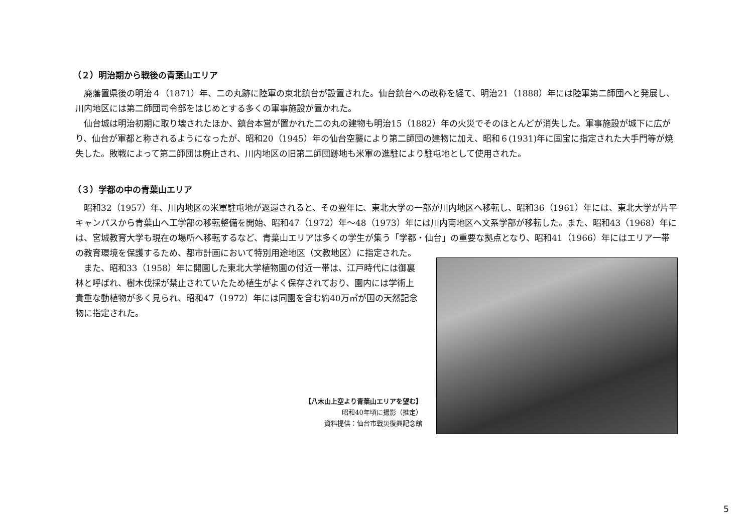（２）明治期から戦後の青葉山エリア
廃藩置県後の明治４（1871）年、二の丸跡に陸軍の東北鎮台が設置された。仙台鎮台への改称を経て、明治21（1888）年には陸軍第二師団へと発展し、川内地区には第二師団司令部をはじめとする多くの軍事施設が置かれた。
仙台城は明治初期に取り壊されたほか、鎮台本営が置かれた二の丸の建物も明治15（1882）年の火災でそのほとんどが消失した。軍事施設が城下に広がり、仙台が軍都と称されるようになったが、昭和20（1945）年の仙台空襲により第二師団の建物に加え、昭和６(1931)年に国宝に指定された大手門等が焼失した。敗戦によって第二師団は廃止され、川内地区の旧第二師団跡地も米軍の進駐により駐屯地として使用された。
（３）学都の中の青葉山エリア
昭和32（1957）年、川内地区の米軍駐屯地が返還されると、その翌年に、東北大学の一部が川内地区へ移転し、昭和36（1961）年には、東北大学が片平キャンパスから青葉山へ工学部の移転整備を開始、昭和47（1972）年〜48（1973）年には川内南地区へ文系学部が移転した。また、昭和43（1968）年には、宮城教育大学も現在の場所へ移転するなど、青葉山エリアは多くの学生が集う「学都・仙台」の重要な拠点となり、昭和41（1966）年にはエリア一帯の教育環境を保護するため、都市計画において特別用途地区（文教地区）に指定された。
また、昭和33（1958）年に開園した東北大学植物園の付近一帯は、江戸時代には御裏林と呼ばれ、樹木伐採が禁止されていたため植生がよく保存されており、園内には学術上貴重な動植物が多く見られ、昭和47（1972）年には同園を含む約40万㎡が国の天然記念物に指定された。
【八木山上空より青葉山エリアを望む】
昭和40年頃に撮影（推定）
資料提供：仙台市戦災復興記念館
5